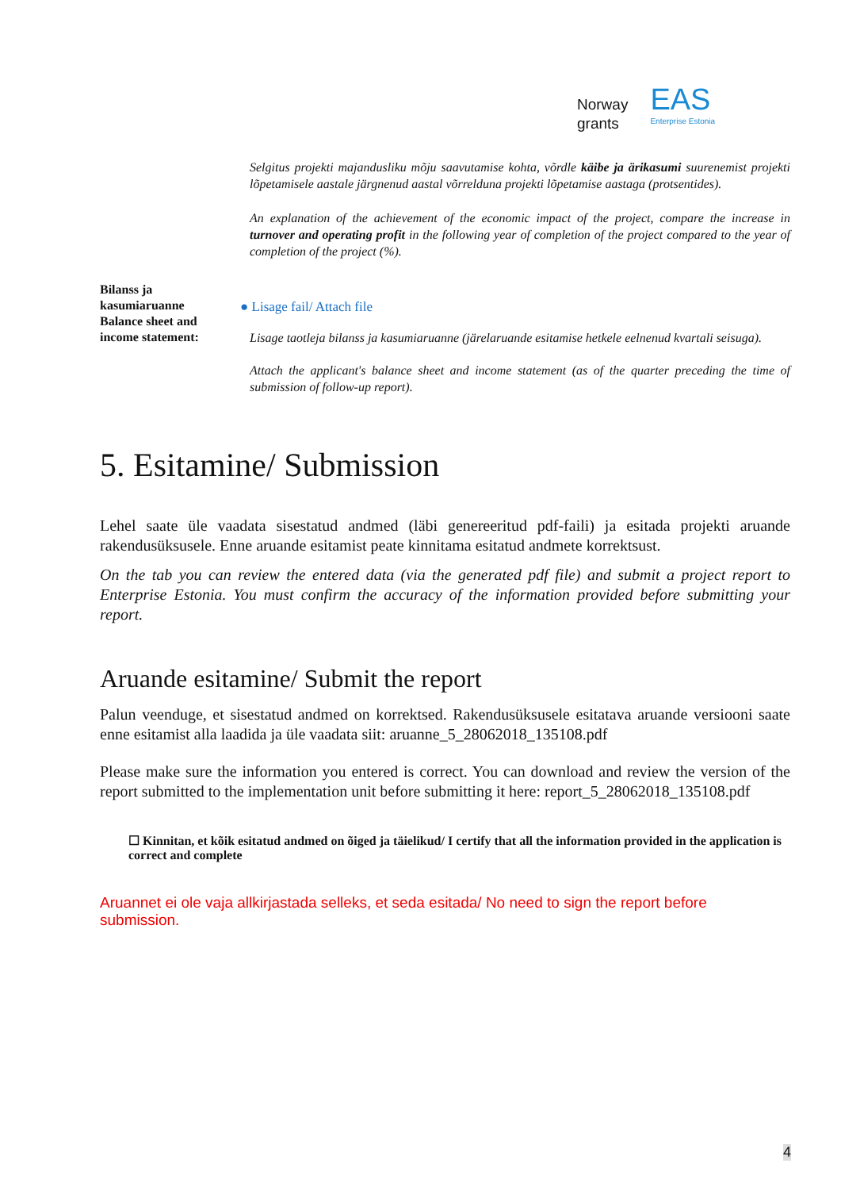Norway
grants
EAS
Enterprise Estonia
Selgitus projekti majandusliku mõju saavutamise kohta, võrdle käibe ja ärikasumi suurenemist projekti lõpetamisele aastale järgnenud aastal võrrelduna projekti lõpetamise aastaga (protsentides).
An explanation of the achievement of the economic impact of the project, compare the increase in turnover and operating profit in the following year of completion of the project compared to the year of completion of the project (%).
Bilanss ja kasumiaruanne Balance sheet and income statement:
● Lisage fail/ Attach file
Lisage taotleja bilanss ja kasumiaruanne (järelaruande esitamise hetkele eelnenud kvartali seisuga).
Attach the applicant's balance sheet and income statement (as of the quarter preceding the time of submission of follow-up report).
5. Esitamine/ Submission
Lehel saate üle vaadata sisestatud andmed (läbi genereeritud pdf-faili) ja esitada projekti aruande rakendusüksusele. Enne aruande esitamist peate kinnitama esitatud andmete korrektsust.
On the tab you can review the entered data (via the generated pdf file) and submit a project report to Enterprise Estonia. You must confirm the accuracy of the information provided before submitting your report.
Aruande esitamine/ Submit the report
Palun veenduge, et sisestatud andmed on korrektsed. Rakendusüksusele esitatava aruande versiooni saate enne esitamist alla laadida ja üle vaadata siit: aruanne_5_28062018_135108.pdf
Please make sure the information you entered is correct. You can download and review the version of the report submitted to the implementation unit before submitting it here: report_5_28062018_135108.pdf
☐ Kinnitan, et kõik esitatud andmed on õiged ja täielikud/ I certify that all the information provided in the application is correct and complete
Aruannet ei ole vaja allkirjastada selleks, et seda esitada/ No need to sign the report before submission.
4